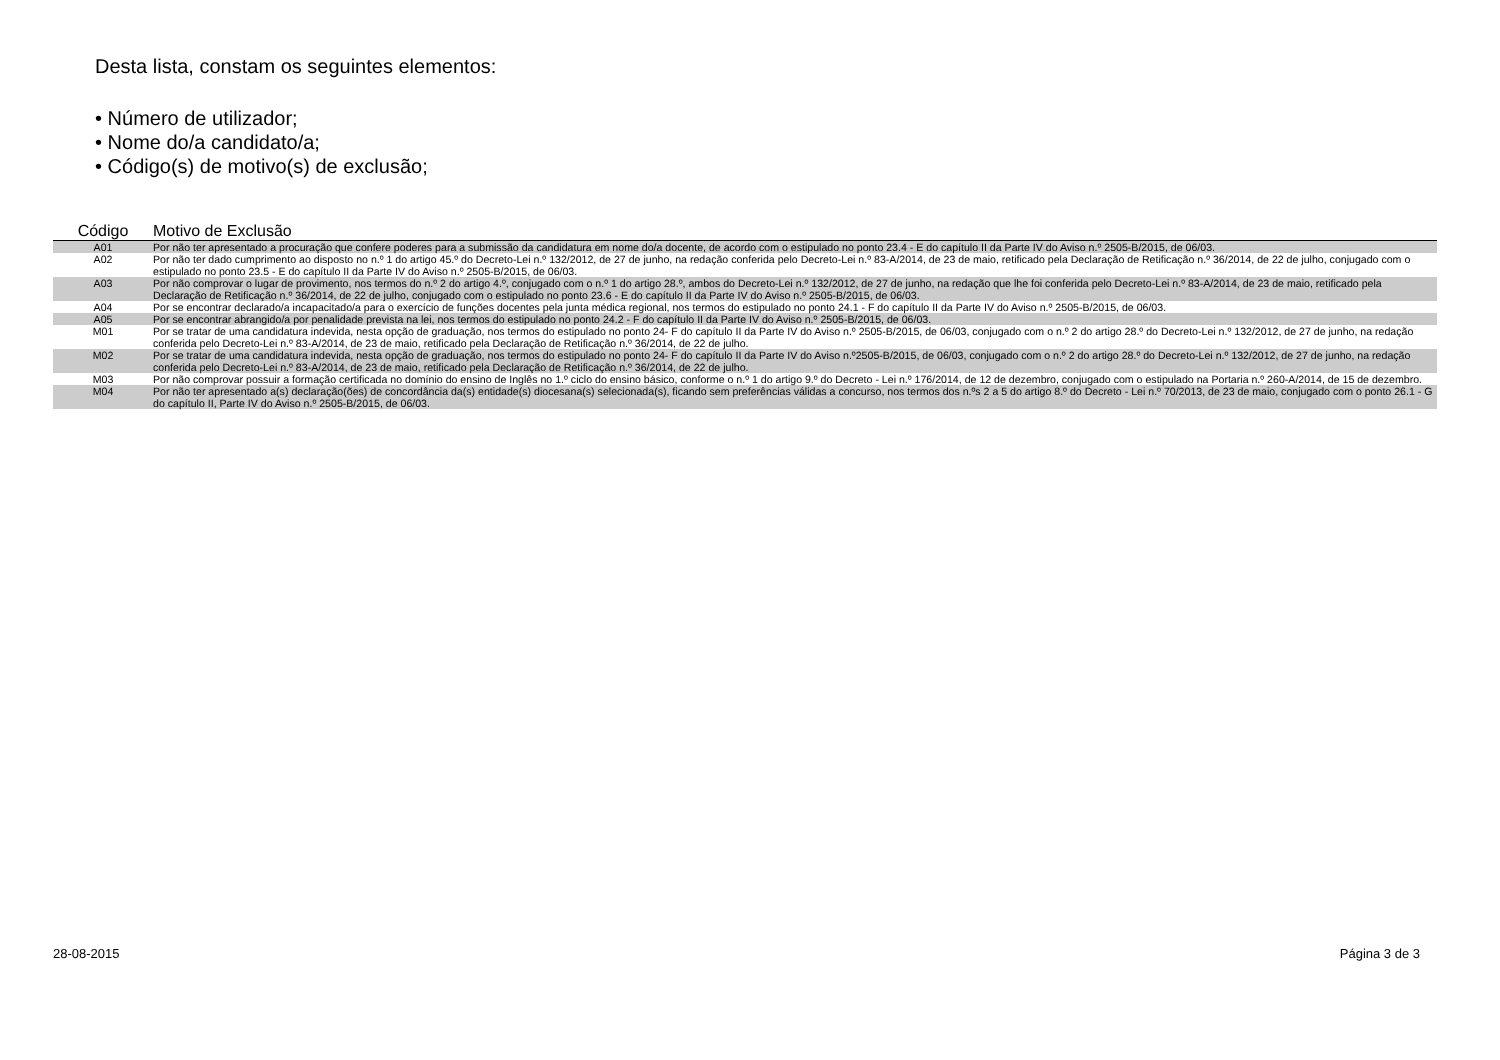Desta lista, constam os seguintes elementos:
• Número de utilizador;
• Nome do/a candidato/a;
• Código(s) de motivo(s) de exclusão;
| Código | Motivo de Exclusão |
| --- | --- |
| A01 | Por não ter apresentado a procuração que confere poderes para a submissão da candidatura em nome do/a docente, de acordo com o estipulado no ponto 23.4 - E do capítulo II da Parte IV do Aviso n.º 2505-B/2015, de 06/03. |
| A02 | Por não ter dado cumprimento ao disposto no n.º 1 do artigo 45.º do Decreto-Lei n.º 132/2012, de 27 de junho, na redação conferida pelo Decreto-Lei n.º 83-A/2014, de 23 de maio, retificado pela Declaração de Retificação n.º 36/2014, de 22 de julho, conjugado com o estipulado no ponto 23.5 - E do capítulo II da Parte IV do Aviso n.º 2505-B/2015, de 06/03. |
| A03 | Por não comprovar o lugar de provimento, nos termos do n.º 2 do artigo 4.º, conjugado com o n.º 1 do artigo 28.º, ambos do Decreto-Lei n.º 132/2012, de 27 de junho, na redação que lhe foi conferida pelo Decreto-Lei n.º 83-A/2014, de 23 de maio, retificado pela Declaração de Retificação n.º 36/2014, de 22 de julho, conjugado com o estipulado no ponto 23.6 - E do capítulo II da Parte IV do Aviso n.º 2505-B/2015, de 06/03. |
| A04 | Por se encontrar declarado/a incapacitado/a para o exercício de funções docentes pela junta médica regional, nos termos do estipulado no ponto 24.1 - F do capítulo II da Parte IV do Aviso n.º 2505-B/2015, de 06/03. |
| A05 | Por se encontrar abrangido/a por penalidade prevista na lei, nos termos do estipulado no ponto 24.2 - F do capítulo II da Parte IV do Aviso n.º 2505-B/2015, de 06/03. |
| M01 | Por se tratar de uma candidatura indevida, nesta opção de graduação, nos termos do estipulado no ponto 24- F do capítulo II da Parte IV do Aviso n.º 2505-B/2015, de 06/03, conjugado com o n.º 2 do artigo 28.º do Decreto-Lei n.º 132/2012, de 27 de junho, na redação conferida pelo Decreto-Lei n.º 83-A/2014, de 23 de maio, retificado pela Declaração de Retificação n.º 36/2014, de 22 de julho. |
| M02 | Por se tratar de uma candidatura indevida, nesta opção de graduação, nos termos do estipulado no ponto 24- F do capítulo II da Parte IV do Aviso n.º2505-B/2015, de 06/03, conjugado com o n.º 2 do artigo 28.º do Decreto-Lei n.º 132/2012, de 27 de junho, na redação conferida pelo Decreto-Lei n.º 83-A/2014, de 23 de maio, retificado pela Declaração de Retificação n.º 36/2014, de 22 de julho. |
| M03 | Por não comprovar possuir a formação certificada no domínio do ensino de Inglês no 1.º ciclo do ensino básico, conforme o n.º 1 do artigo 9.º do Decreto - Lei n.º 176/2014, de 12 de dezembro, conjugado com o estipulado na Portaria n.º 260-A/2014, de 15 de dezembro. |
| M04 | Por não ter apresentado a(s) declaração(ões) de concordância da(s) entidade(s) diocesana(s) selecionada(s), ficando sem preferências válidas a concurso, nos termos dos n.ºs 2 a 5 do artigo 8.º do Decreto - Lei n.º 70/2013, de 23 de maio, conjugado com o ponto 26.1 - G do capítulo II, Parte IV do Aviso n.º 2505-B/2015, de 06/03. |
28-08-2015 Página 3 de 3